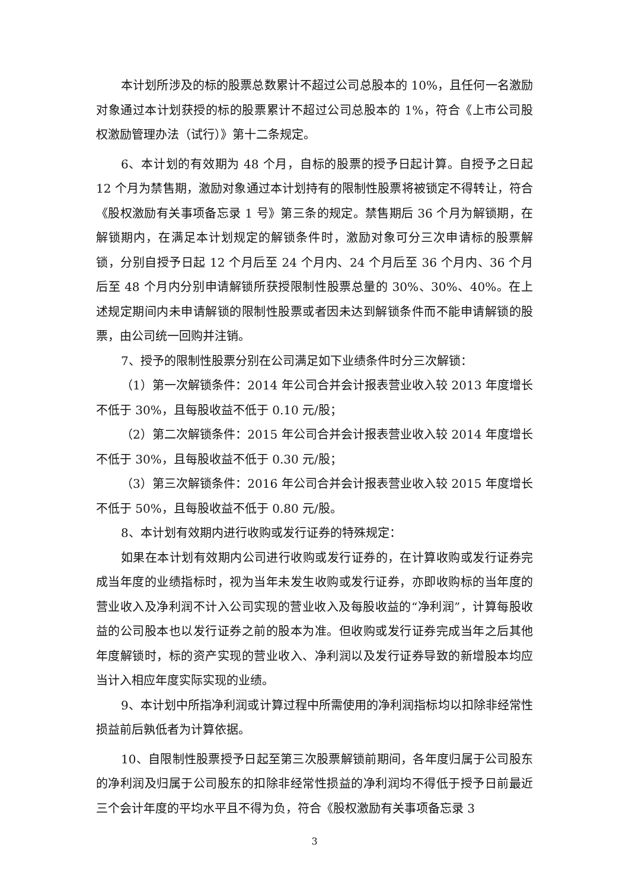本计划所涉及的标的股票总数累计不超过公司总股本的 10%，且任何一名激励对象通过本计划获授的标的股票累计不超过公司总股本的 1%，符合《上市公司股权激励管理办法（试行）》第十二条规定。
6、本计划的有效期为 48 个月，自标的股票的授予日起计算。自授予之日起 12 个月为禁售期，激励对象通过本计划持有的限制性股票将被锁定不得转让，符合《股权激励有关事项备忘录 1 号》第三条的规定。禁售期后 36 个月为解锁期，在解锁期内，在满足本计划规定的解锁条件时，激励对象可分三次申请标的股票解锁，分别自授予日起 12 个月后至 24 个月内、24 个月后至 36 个月内、36 个月后至 48 个月内分别申请解锁所获授限制性股票总量的 30%、30%、40%。在上述规定期间内未申请解锁的限制性股票或者因未达到解锁条件而不能申请解锁的股票，由公司统一回购并注销。
7、授予的限制性股票分别在公司满足如下业绩条件时分三次解锁：
（1）第一次解锁条件：2014 年公司合并会计报表营业收入较 2013 年度增长不低于 30%，且每股收益不低于 0.10 元/股；
（2）第二次解锁条件：2015 年公司合并会计报表营业收入较 2014 年度增长不低于 30%，且每股收益不低于 0.30 元/股；
（3）第三次解锁条件：2016 年公司合并会计报表营业收入较 2015 年度增长不低于 50%，且每股收益不低于 0.80 元/股。
8、本计划有效期内进行收购或发行证券的特殊规定：
如果在本计划有效期内公司进行收购或发行证券的，在计算收购或发行证券完成当年度的业绩指标时，视为当年未发生收购或发行证券，亦即收购标的当年度的营业收入及净利润不计入公司实现的营业收入及每股收益的“净利润”，计算每股收益的公司股本也以发行证券之前的股本为准。但收购或发行证券完成当年之后其他年度解锁时，标的资产实现的营业收入、净利润以及发行证券导致的新增股本均应当计入相应年度实际实现的业绩。
9、本计划中所指净利润或计算过程中所需使用的净利润指标均以扣除非经常性损益前后孰低者为计算依据。
10、自限制性股票授予日起至第三次股票解锁前期间，各年度归属于公司股东的净利润及归属于公司股东的扣除非经常性损益的净利润均不得低于授予日前最近三个会计年度的平均水平且不得为负，符合《股权激励有关事项备忘录 3
3